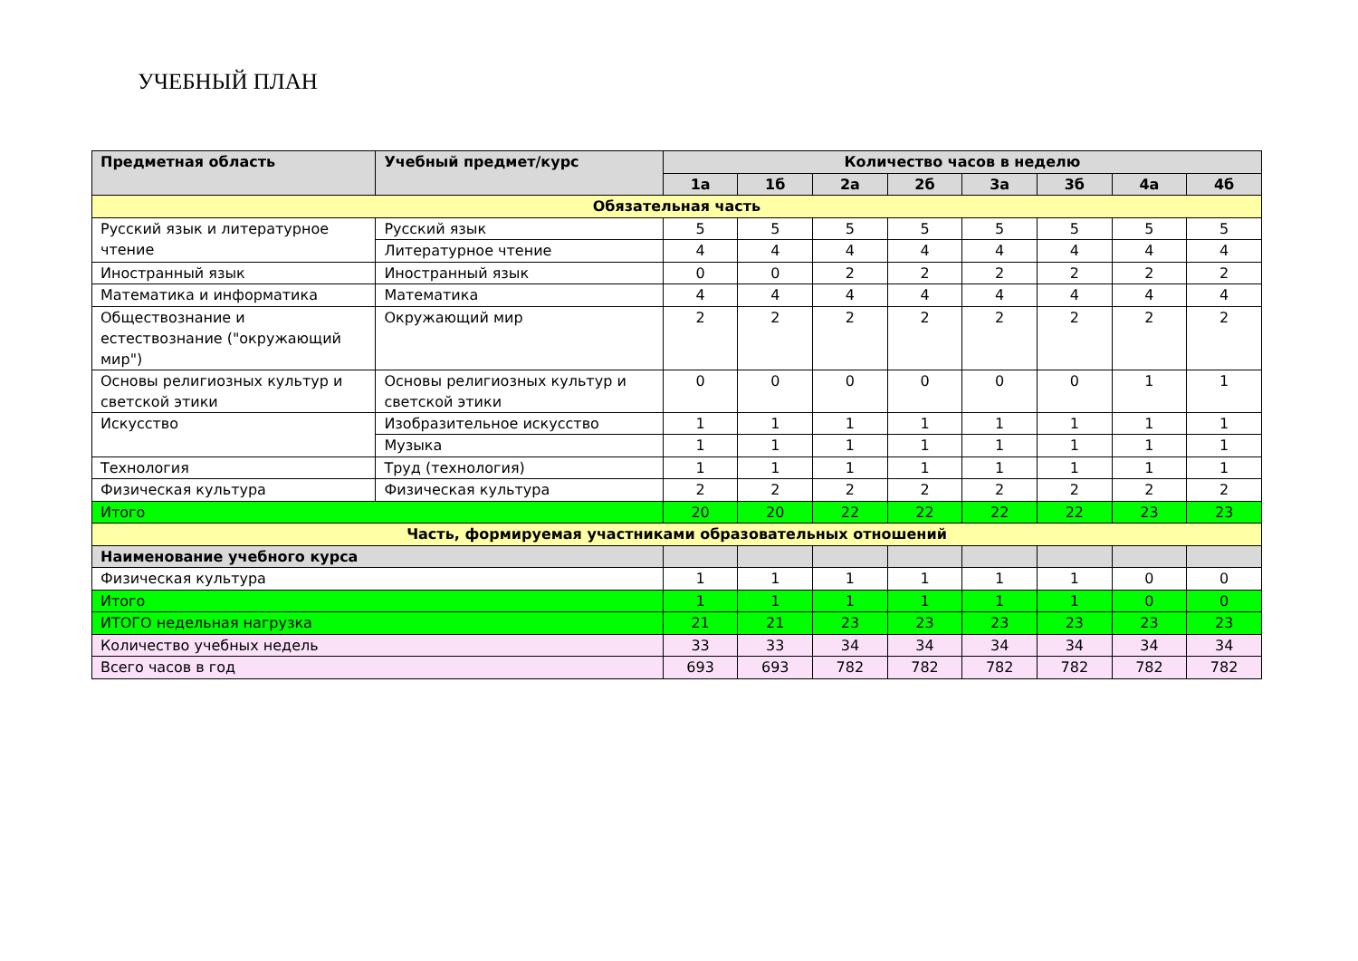УЧЕБНЫЙ ПЛАН
| Предметная область | Учебный предмет/курс | Количество часов в неделю | | | | | | | |
| --- | --- | --- | --- | --- | --- | --- | --- | --- | --- |
| | | 1а | 1б | 2а | 2б | 3а | 3б | 4а | 4б |
| Обязательная часть | | | | | | | | | |
| Русский язык и литературное чтение | Русский язык | 5 | 5 | 5 | 5 | 5 | 5 | 5 | 5 |
| | Литературное чтение | 4 | 4 | 4 | 4 | 4 | 4 | 4 | 4 |
| Иностранный язык | Иностранный язык | 0 | 0 | 2 | 2 | 2 | 2 | 2 | 2 |
| Математика и информатика | Математика | 4 | 4 | 4 | 4 | 4 | 4 | 4 | 4 |
| Обществознание и естествознание ("окружающий мир") | Окружающий мир | 2 | 2 | 2 | 2 | 2 | 2 | 2 | 2 |
| Основы религиозных культур и светской этики | Основы религиозных культур и светской этики | 0 | 0 | 0 | 0 | 0 | 0 | 1 | 1 |
| Искусство | Изобразительное искусство | 1 | 1 | 1 | 1 | 1 | 1 | 1 | 1 |
| | Музыка | 1 | 1 | 1 | 1 | 1 | 1 | 1 | 1 |
| Технология | Труд (технология) | 1 | 1 | 1 | 1 | 1 | 1 | 1 | 1 |
| Физическая культура | Физическая культура | 2 | 2 | 2 | 2 | 2 | 2 | 2 | 2 |
| Итого | | 20 | 20 | 22 | 22 | 22 | 22 | 23 | 23 |
| Часть, формируемая участниками образовательных отношений | | | | | | | | | |
| Наименование учебного курса | | | | | | | | | |
| Физическая культура | | 1 | 1 | 1 | 1 | 1 | 1 | 0 | 0 |
| Итого | | 1 | 1 | 1 | 1 | 1 | 1 | 0 | 0 |
| ИТОГО недельная нагрузка | | 21 | 21 | 23 | 23 | 23 | 23 | 23 | 23 |
| Количество учебных недель | | 33 | 33 | 34 | 34 | 34 | 34 | 34 | 34 |
| Всего часов в год | | 693 | 693 | 782 | 782 | 782 | 782 | 782 | 782 |